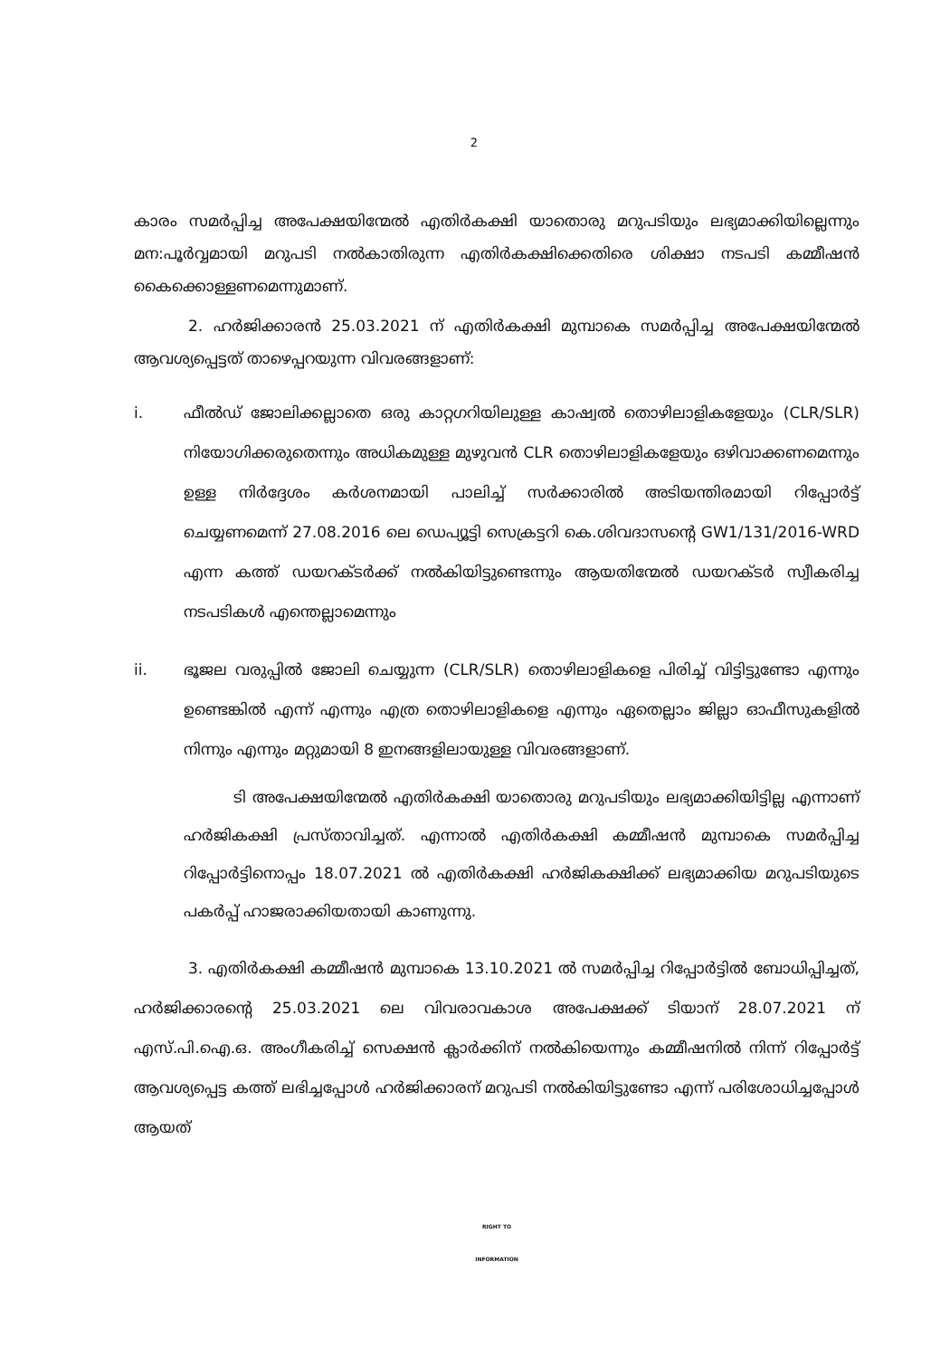2
കാരം സമർപ്പിച്ച അപേക്ഷയിന്മേൽ എതിർകക്ഷി യാതൊരു മറുപടിയും ലഭ്യമാക്കിയില്ലെന്നും മന:പൂർവ്വമായി മറുപടി നൽകാതിരുന്ന എതിർകക്ഷിക്കെതിരെ ശിക്ഷാ നടപടി കമ്മീഷൻ കൈക്കൊള്ളണമെന്നുമാണ്.
2. ഹർജിക്കാരൻ 25.03.2021 ന് എതിർകക്ഷി മുമ്പാകെ സമർപ്പിച്ച അപേക്ഷയിന്മേൽ ആവശ്യപ്പെട്ടത് താഴെപ്പറയുന്ന വിവരങ്ങളാണ്:
i. ഫീൽഡ് ജോലിക്കല്ലാതെ ഒരു കാറ്റഗറിയിലുള്ള കാഷ്വൽ തൊഴിലാളികളേയും (CLR/SLR) നിയോഗിക്കരുതെന്നും അധികമുള്ള മുഴുവൻ CLR തൊഴിലാളികളേയും ഒഴിവാക്കണമെന്നും ഉള്ള നിർദ്ദേശം കർശനമായി പാലിച്ച് സർക്കാരിൽ അടിയന്തിരമായി റിപ്പോർട്ട് ചെയ്യണമെന്ന് 27.08.2016 ലെ ഡെപ്യൂട്ടി സെക്രട്ടറി കെ.ശിവദാസന്റെ GW1/131/2016-WRD എന്ന കത്ത് ഡയറക്ടർക്ക് നൽകിയിട്ടുണ്ടെന്നും ആയതിന്മേൽ ഡയറക്ടർ സ്വീകരിച്ച നടപടികൾ എന്തെല്ലാമെന്നും
ii. ഭൂജല വരുപ്പിൽ ജോലി ചെയ്യുന്ന (CLR/SLR) തൊഴിലാളികളെ പിരിച്ച് വിട്ടിട്ടുണ്ടോ എന്നും ഉണ്ടെങ്കിൽ എന്ന് എന്നും എത്ര തൊഴിലാളികളെ എന്നും ഏതെല്ലാം ജില്ലാ ഓഫീസുകളിൽ നിന്നും എന്നും മറ്റുമായി 8 ഇനങ്ങളിലായുള്ള വിവരങ്ങളാണ്.
ടി അപേക്ഷയിന്മേൽ എതിർകക്ഷി യാതൊരു മറുപടിയും ലഭ്യമാക്കിയിട്ടില്ല എന്നാണ് ഹർജികക്ഷി പ്രസ്താവിച്ചത്. എന്നാൽ എതിർകക്ഷി കമ്മീഷൻ മുമ്പാകെ സമർപ്പിച്ച റിപ്പോർട്ടിനൊപ്പം 18.07.2021 ൽ എതിർകക്ഷി ഹർജികക്ഷിക്ക് ലഭ്യമാക്കിയ മറുപടിയുടെ പകർപ്പ് ഹാജരാക്കിയതായി കാണുന്നു.
3. എതിർകക്ഷി കമ്മീഷൻ മുമ്പാകെ 13.10.2021 ൽ സമർപ്പിച്ച റിപ്പോർട്ടിൽ ബോധിപ്പിച്ചത്, ഹർജിക്കാരന്റെ 25.03.2021 ലെ വിവരാവകാശ അപേക്ഷക്ക് ടിയാന് 28.07.2021 ന് എസ്.പി.ഐ.ഒ. അംഗീകരിച്ച് സെക്ഷൻ ക്ലാർക്കിന് നൽകിയെന്നും കമ്മീഷനിൽ നിന്ന് റിപ്പോർട്ട് ആവശ്യപ്പെട്ട കത്ത് ലഭിച്ചപ്പോൾ ഹർജിക്കാരന് മറുപടി നൽകിയിട്ടുണ്ടോ എന്ന് പരിശോധിച്ചപ്പോൾ ആയത്
RIGHT TO
INFORMATION